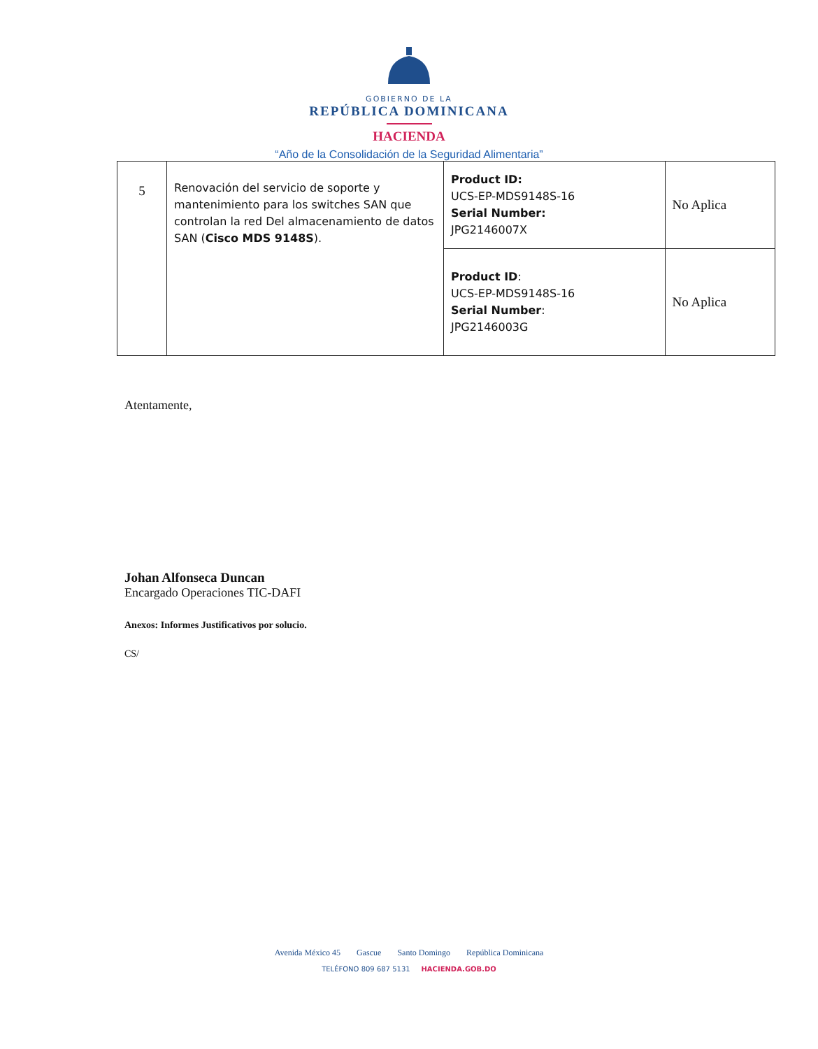GOBIERNO DE LA
REPÚBLICA DOMINICANA
HACIENDA
“Año de la Consolidación de la Seguridad Alimentaria”
| 5 | Renovación del servicio de soporte y mantenimiento para los switches SAN que controlan la red Del almacenamiento de datos SAN ( Cisco MDS 9148S ). | Product ID: UCS-EP-MDS9148S-16 Serial Number: JPG2146007X | No Aplica |
| | | Product ID : UCS-EP-MDS9148S-16 Serial Number : JPG2146003G | No Aplica |
Atentamente,
Johan Alfonseca Duncan
Encargado Operaciones TIC-DAFI
Anexos: Informes Justificativos por solucio.
CS/
Avenida México 45 Gascue Santo Domingo República Dominicana
TELÉFONO 809 687 5131 HACIENDA.GOB.DO